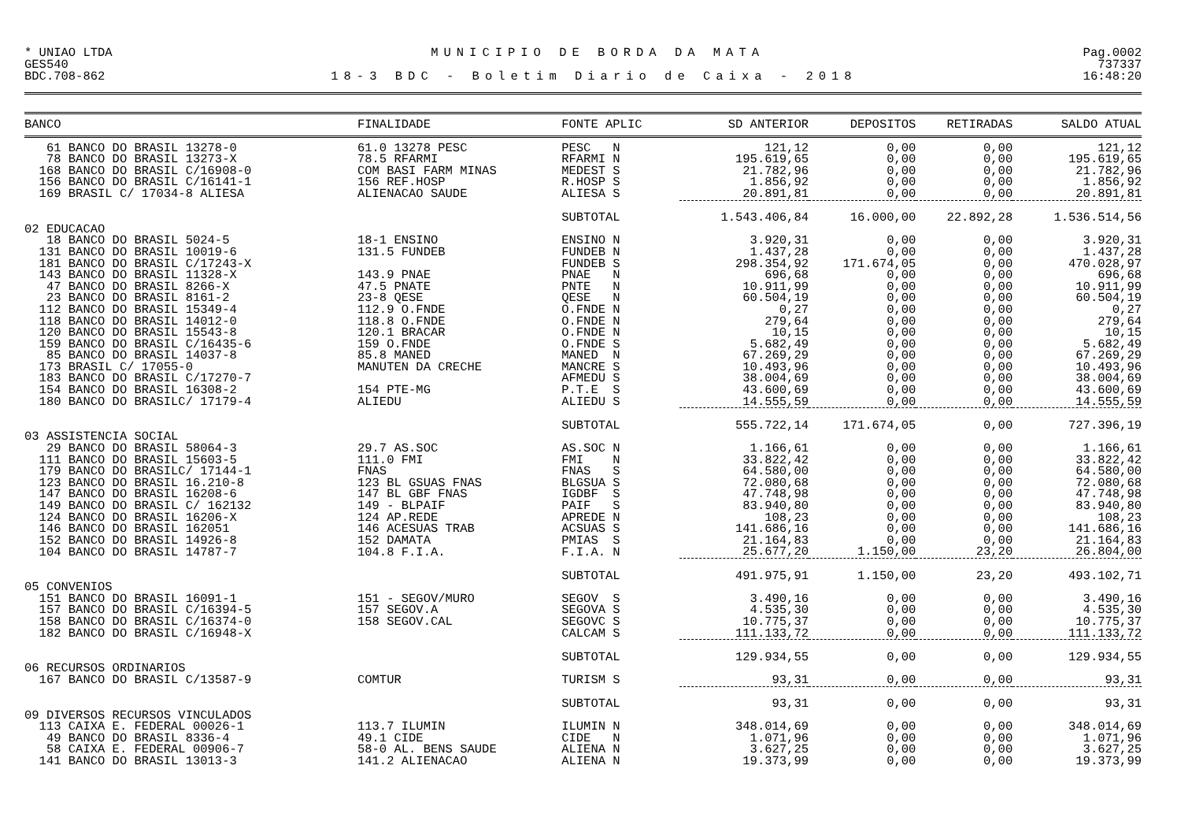* UNIAO LTDA MUNICIPIO DE BORDA DA MATA Pag.0002
GES540 737337
BDC.708-862 18-3 BDC - Boletim Diario de Caixa - 2018 16:48:20
| BANCO | FINALIDADE | FONTE APLIC | SD ANTERIOR | DEPOSITOS | RETIRADAS | SALDO ATUAL |
| --- | --- | --- | --- | --- | --- | --- |
| 61 BANCO DO BRASIL 13278-0 | 61.0 13278 PESC | PESC N | 121,12 | 0,00 | 0,00 | 121,12 |
| 78 BANCO DO BRASIL 13273-X | 78.5 RFARMI | RFARMI N | 195.619,65 | 0,00 | 0,00 | 195.619,65 |
| 168 BANCO DO BRASIL C/16908-0 | COM BASI FARM MINAS | MEDEST S | 21.782,96 | 0,00 | 0,00 | 21.782,96 |
| 156 BANCO DO BRASIL C/16141-1 | 156 REF.HOSP | R.HOSP S | 1.856,92 | 0,00 | 0,00 | 1.856,92 |
| 169 BRASIL C/ 17034-8 ALIESA | ALIENACAO SAUDE | ALIESA S | 20.891,81 | 0,00 | 0,00 | 20.891,81 |
| | | SUBTOTAL | 1.543.406,84 | 16.000,00 | 22.892,28 | 1.536.514,56 |
| 02 EDUCACAO | | | | | | |
| 18 BANCO DO BRASIL 5024-5 | 18-1 ENSINO | ENSINO N | 3.920,31 | 0,00 | 0,00 | 3.920,31 |
| 131 BANCO DO BRASIL 10019-6 | 131.5 FUNDEB | FUNDEB N | 1.437,28 | 0,00 | 0,00 | 1.437,28 |
| 181 BANCO DO BRASIL C/17243-X | | FUNDEB S | 298.354,92 | 171.674,05 | 0,00 | 470.028,97 |
| 143 BANCO DO BRASIL 11328-X | 143.9 PNAE | PNAE N | 696,68 | 0,00 | 0,00 | 696,68 |
| 47 BANCO DO BRASIL 8266-X | 47.5 PNATE | PNTE N | 10.911,99 | 0,00 | 0,00 | 10.911,99 |
| 23 BANCO DO BRASIL 8161-2 | 23-8 QESE | QESE N | 60.504,19 | 0,00 | 0,00 | 60.504,19 |
| 112 BANCO DO BRASIL 15349-4 | 112.9 O.FNDE | O.FNDE N | 0,27 | 0,00 | 0,00 | 0,27 |
| 118 BANCO DO BRASIL 14012-0 | 118.8 O.FNDE | O.FNDE N | 279,64 | 0,00 | 0,00 | 279,64 |
| 120 BANCO DO BRASIL 15543-8 | 120.1 BRACAR | O.FNDE N | 10,15 | 0,00 | 0,00 | 10,15 |
| 159 BANCO DO BRASIL C/16435-6 | 159 O.FNDE | O.FNDE S | 5.682,49 | 0,00 | 0,00 | 5.682,49 |
| 85 BANCO DO BRASIL 14037-8 | 85.8 MANED | MANED N | 67.269,29 | 0,00 | 0,00 | 67.269,29 |
| 173 BRASIL C/ 17055-0 | MANUTEN DA CRECHE | MANCRE S | 10.493,96 | 0,00 | 0,00 | 10.493,96 |
| 183 BANCO DO BRASIL C/17270-7 | | AFMEDU S | 38.004,69 | 0,00 | 0,00 | 38.004,69 |
| 154 BANCO DO BRASIL 16308-2 | 154 PTE-MG | P.T.E S | 43.600,69 | 0,00 | 0,00 | 43.600,69 |
| 180 BANCO DO BRASILC/ 17179-4 | ALIEDU | ALIEDU S | 14.555,59 | 0,00 | 0,00 | 14.555,59 |
| | | SUBTOTAL | 555.722,14 | 171.674,05 | 0,00 | 727.396,19 |
| 03 ASSISTENCIA SOCIAL | | | | | | |
| 29 BANCO DO BRASIL 58064-3 | 29.7 AS.SOC | AS.SOC N | 1.166,61 | 0,00 | 0,00 | 1.166,61 |
| 111 BANCO DO BRASIL 15603-5 | 111.0 FMI | FMI N | 33.822,42 | 0,00 | 0,00 | 33.822,42 |
| 179 BANCO DO BRASILC/ 17144-1 | FNAS | FNAS S | 64.580,00 | 0,00 | 0,00 | 64.580,00 |
| 123 BANCO DO BRASIL 16.210-8 | 123 BL GSUAS FNAS | BLGSUA S | 72.080,68 | 0,00 | 0,00 | 72.080,68 |
| 147 BANCO DO BRASIL 16208-6 | 147 BL GBF FNAS | IGDBF S | 47.748,98 | 0,00 | 0,00 | 47.748,98 |
| 149 BANCO DO BRASIL C/ 162132 | 149 - BLPAIF | PAIF S | 83.940,80 | 0,00 | 0,00 | 83.940,80 |
| 124 BANCO DO BRASIL 16206-X | 124 AP.REDE | APREDE N | 108,23 | 0,00 | 0,00 | 108,23 |
| 146 BANCO DO BRASIL 162051 | 146 ACESUAS TRAB | ACSUAS S | 141.686,16 | 0,00 | 0,00 | 141.686,16 |
| 152 BANCO DO BRASIL 14926-8 | 152 DAMATA | PMIAS S | 21.164,83 | 0,00 | 0,00 | 21.164,83 |
| 104 BANCO DO BRASIL 14787-7 | 104.8 F.I.A. | F.I.A. N | 25.677,20 | 1.150,00 | 23,20 | 26.804,00 |
| | | SUBTOTAL | 491.975,91 | 1.150,00 | 23,20 | 493.102,71 |
| 05 CONVENIOS | | | | | | |
| 151 BANCO DO BRASIL 16091-1 | 151 - SEGOV/MURO | SEGOV S | 3.490,16 | 0,00 | 0,00 | 3.490,16 |
| 157 BANCO DO BRASIL C/16394-5 | 157 SEGOV.A | SEGOVA S | 4.535,30 | 0,00 | 0,00 | 4.535,30 |
| 158 BANCO DO BRASIL C/16374-0 | 158 SEGOV.CAL | SEGOVC S | 10.775,37 | 0,00 | 0,00 | 10.775,37 |
| 182 BANCO DO BRASIL C/16948-X | | CALCAM S | 111.133,72 | 0,00 | 0,00 | 111.133,72 |
| | | SUBTOTAL | 129.934,55 | 0,00 | 0,00 | 129.934,55 |
| 06 RECURSOS ORDINARIOS | | | | | | |
| 167 BANCO DO BRASIL C/13587-9 | COMTUR | TURISM S | 93,31 | 0,00 | 0,00 | 93,31 |
| | | SUBTOTAL | 93,31 | 0,00 | 0,00 | 93,31 |
| 09 DIVERSOS RECURSOS VINCULADOS | | | | | | |
| 113 CAIXA E. FEDERAL 00026-1 | 113.7 ILUMIN | ILUMIN N | 348.014,69 | 0,00 | 0,00 | 348.014,69 |
| 49 BANCO DO BRASIL 8336-4 | 49.1 CIDE | CIDE N | 1.071,96 | 0,00 | 0,00 | 1.071,96 |
| 58 CAIXA E. FEDERAL 00906-7 | 58-0 AL. BENS SAUDE | ALIENA N | 3.627,25 | 0,00 | 0,00 | 3.627,25 |
| 141 BANCO DO BRASIL 13013-3 | 141.2 ALIENACAO | ALIENA N | 19.373,99 | 0,00 | 0,00 | 19.373,99 |